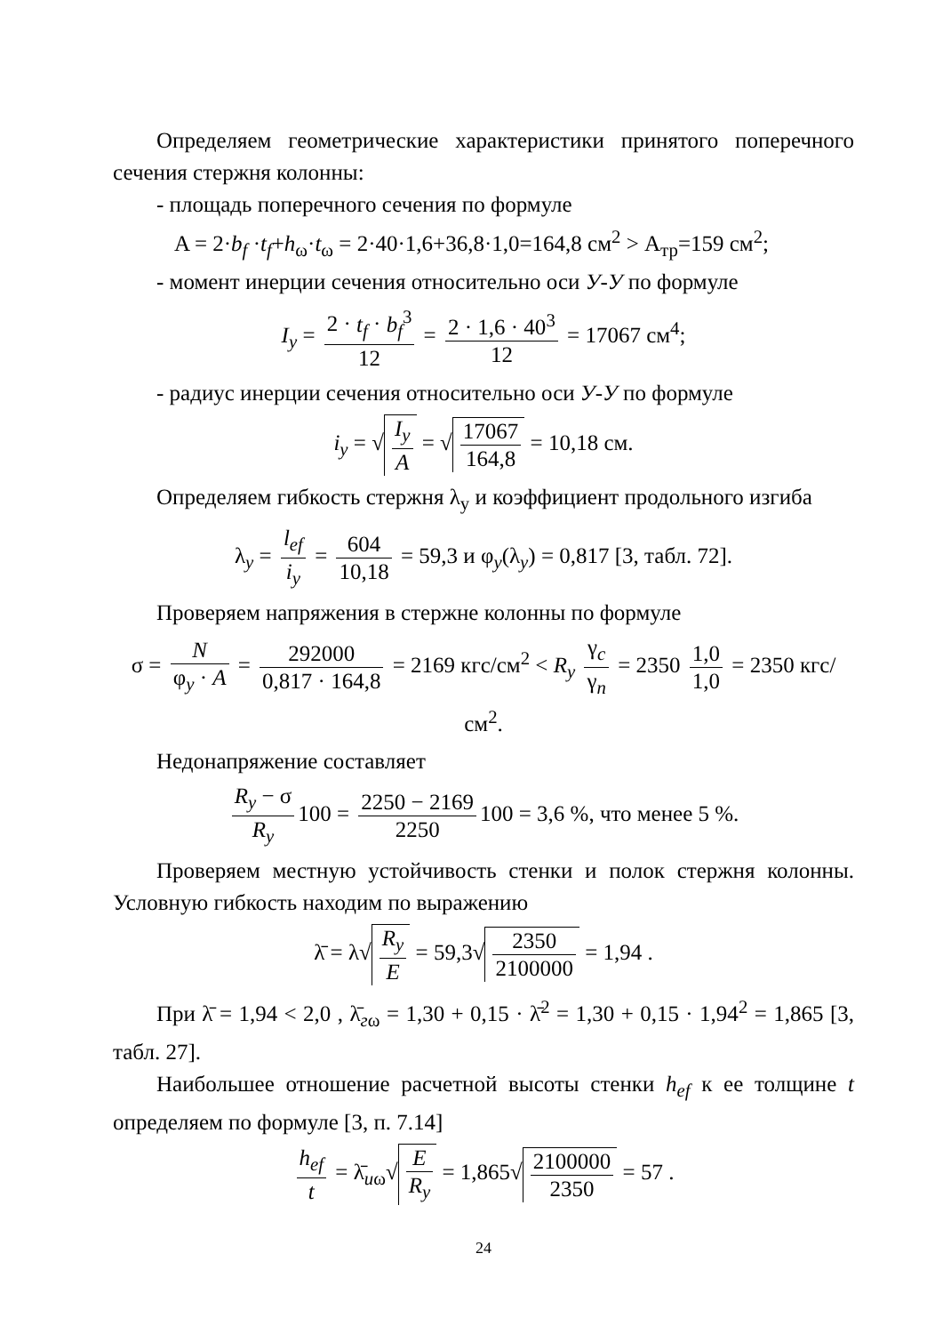Определяем геометрические характеристики принятого поперечного сечения стержня колонны:
- площадь поперечного сечения по формуле
A = 2·b<sub>f</sub> ·t<sub>f</sub>+h<sub>ω</sub>·t<sub>ω</sub> = 2·40·1,6+36,8·1,0=164,8 см<sup>2</sup> > A<sub>тр</sub>=159 см<sup>2</sup>;
- момент инерции сечения относительно оси У-У по формуле
I<sub>y</sub> = 2 · t<sub>f</sub> · b<sub>f</sub><sup>3</sup> 12 = 2 · 1,6 · 40<sup>3</sup> 12 = 17067 см<sup>4</sup>;
- радиус инерции сечения относительно оси У-У по формуле
i<sub>y</sub> = √ I<sub>y</sub> A = √ 17067 164,8 = 10,18 см.
Определяем гибкость стержня λ<sub>y</sub> и коэффициент продольного изгиба
λ<sub>y</sub> = l<sub>ef</sub> i<sub>y</sub> = 604 10,18 = 59,3 и φ<sub>y</sub>(λ<sub>y</sub>) = 0,817 [3, табл. 72].
Проверяем напряжения в стержне колонны по формуле
σ = N φ<sub>y</sub> · A = 292000 0,817 · 164,8 = 2169 кгс/см<sup>2</sup> < R<sub>y</sub> γ<sub>c</sub> γ<sub>n</sub> = 2350 1,0 1,0 = 2350 кгс/см<sup>2</sup>.
Недонапряжение составляет
R<sub>y</sub> − σ R<sub>y</sub> 100 = 2250 − 2169 2250 100 = 3,6 %, что менее 5 %.
Проверяем местную устойчивость стенки и полок стержня колонны. Условную гибкость находим по выражению
λ̄ = λ√ R<sub>y</sub> E = 59,3√ 2350 2100000 = 1,94 .
При λ̄ = 1,94 < 2,0 , λ̄<sub>гω</sub> = 1,30 + 0,15 · λ̄<sup>2</sup> = 1,30 + 0,15 · 1,94<sup>2</sup> = 1,865 [3, табл. 27].
Наибольшее отношение расчетной высоты стенки h<sub>ef</sub> к ее толщине t определяем по формуле [3, п. 7.14]
h<sub>ef</sub> t = λ̄<sub>uω</sub>√ E R<sub>y</sub> = 1,865√ 2100000 2350 = 57 .
24